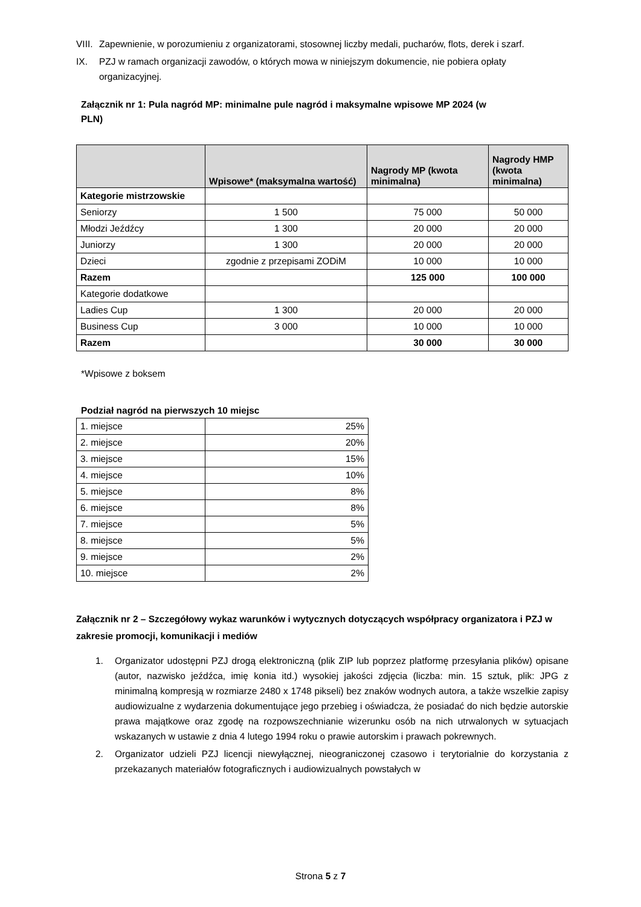VIII. Zapewnienie, w porozumieniu z organizatorami, stosownej liczby medali, pucharów, flots, derek i szarf.
IX. PZJ w ramach organizacji zawodów, o których mowa w niniejszym dokumencie, nie pobiera opłaty organizacyjnej.
Załącznik nr 1: Pula nagród MP: minimalne pule nagród i maksymalne wpisowe MP 2024 (w PLN)
| | Wpisowe* (maksymalna wartość) | Nagrody MP (kwota minimalna) | Nagrody HMP (kwota minimalna) |
| --- | --- | --- | --- |
| Kategorie mistrzowskie | | | |
| Seniorzy | 1 500 | 75 000 | 50 000 |
| Młodzi Jeźdźcy | 1 300 | 20 000 | 20 000 |
| Juniorzy | 1 300 | 20 000 | 20 000 |
| Dzieci | zgodnie z przepisami ZODiM | 10 000 | 10 000 |
| Razem | | 125 000 | 100 000 |
| Kategorie dodatkowe | | | |
| Ladies Cup | 1 300 | 20 000 | 20 000 |
| Business Cup | 3 000 | 10 000 | 10 000 |
| Razem | | 30 000 | 30 000 |
*Wpisowe z boksem
Podział nagród na pierwszych 10 miejsc
| 1. miejsce | 25% |
| 2. miejsce | 20% |
| 3. miejsce | 15% |
| 4. miejsce | 10% |
| 5. miejsce | 8% |
| 6. miejsce | 8% |
| 7. miejsce | 5% |
| 8. miejsce | 5% |
| 9. miejsce | 2% |
| 10. miejsce | 2% |
Załącznik nr 2 – Szczegółowy wykaz warunków i wytycznych dotyczących współpracy organizatora i PZJ w zakresie promocji, komunikacji i mediów
1. Organizator udostępni PZJ drogą elektroniczną (plik ZIP lub poprzez platformę przesyłania plików) opisane (autor, nazwisko jeźdźca, imię konia itd.) wysokiej jakości zdjęcia (liczba: min. 15 sztuk, plik: JPG z minimalną kompresją w rozmiarze 2480 x 1748 pikseli) bez znaków wodnych autora, a także wszelkie zapisy audiowizualne z wydarzenia dokumentujące jego przebieg i oświadcza, że posiadać do nich będzie autorskie prawa majątkowe oraz zgodę na rozpowszechnianie wizerunku osób na nich utrwalonych w sytuacjach wskazanych w ustawie z dnia 4 lutego 1994 roku o prawie autorskim i prawach pokrewnych.
2. Organizator udzieli PZJ licencji niewyłącznej, nieograniczonej czasowo i terytorialnie do korzystania z przekazanych materiałów fotograficznych i audiowizualnych powstałych w
Strona 5 z 7